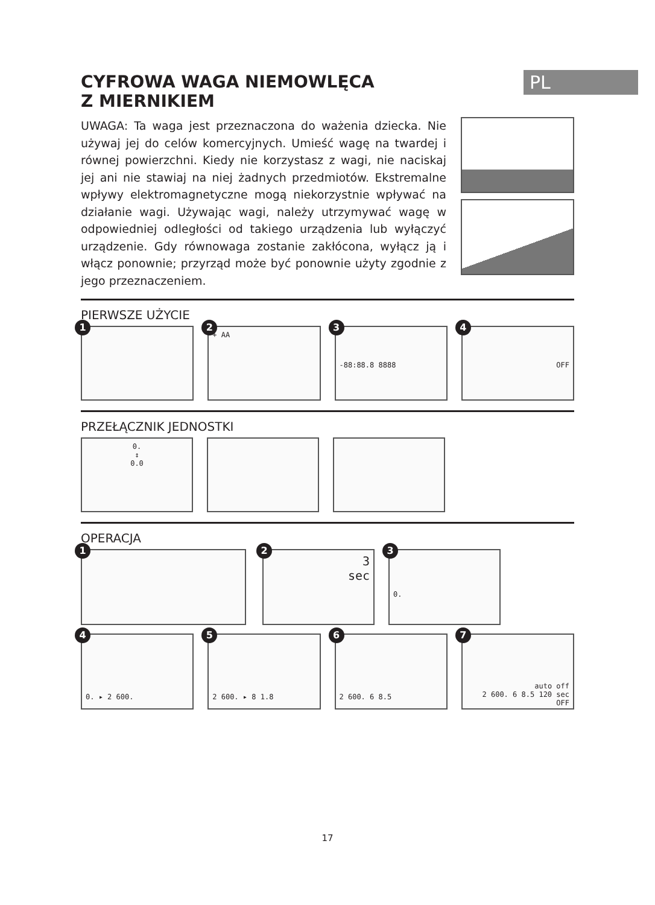PL
CYFROWA WAGA NIEMOWLĘCA
Z MIERNIKIEM
UWAGA: Ta waga jest przeznaczona do ważenia dziecka. Nie używaj jej do celów komercyjnych. Umieść wagę na twardej i równej powierzchni. Kiedy nie korzystasz z wagi, nie naciskaj jej ani nie stawiaj na niej żadnych przedmiotów. Ekstremalne wpływy elektromagnetyczne mogą niekorzystnie wpływać na działanie wagi. Używając wagi, należy utrzymywać wagę w odpowiedniej odległości od takiego urządzenia lub wyłączyć urządzenie. Gdy równowaga zostanie zakłócona, wyłącz ją i włącz ponownie; przyrząd może być ponownie użyty zgodnie z jego przeznaczeniem.
PIERWSZE UŻYCIE
1
2
+ AA
3
-88:88.8 8888
4
OFF
PRZEŁĄCZNIK JEDNOSTKI
0.
↕
0.0
OPERACJA
1
2
3
sec
3
0.
4
0. ▸ 2 600.
5
2 600. ▸ 8 1.8
6
2 600. 6 8.5
7
auto off
2 600. 6 8.5 120 sec OFF
17